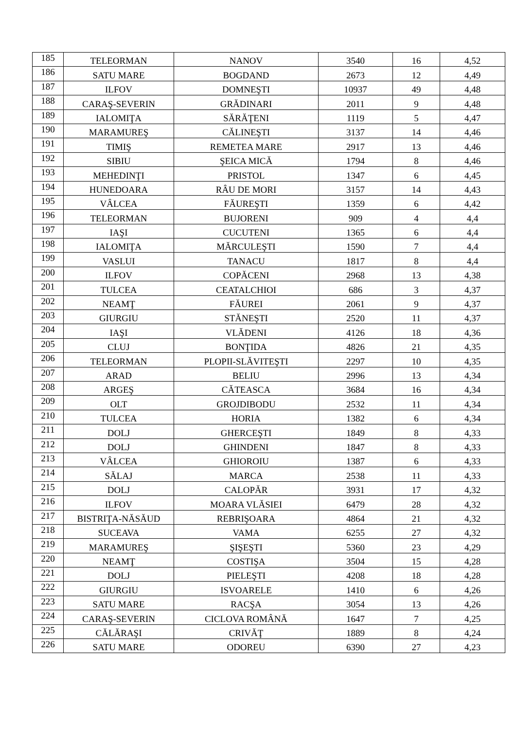| 185 | TELEORMAN | NANOV | 3540 | 16 | 4,52 |
| 186 | SATU MARE | BOGDAND | 2673 | 12 | 4,49 |
| 187 | ILFOV | DOMNEŞTI | 10937 | 49 | 4,48 |
| 188 | CARAŞ-SEVERIN | GRĂDINARI | 2011 | 9 | 4,48 |
| 189 | IALOMIŢA | SĂRĂŢENI | 1119 | 5 | 4,47 |
| 190 | MARAMUREŞ | CĂLINEŞTI | 3137 | 14 | 4,46 |
| 191 | TIMIŞ | REMETEA MARE | 2917 | 13 | 4,46 |
| 192 | SIBIU | ŞEICA MICĂ | 1794 | 8 | 4,46 |
| 193 | MEHEDINŢI | PRISTOL | 1347 | 6 | 4,45 |
| 194 | HUNEDOARA | RÂU DE MORI | 3157 | 14 | 4,43 |
| 195 | VÂLCEA | FĂUREŞTI | 1359 | 6 | 4,42 |
| 196 | TELEORMAN | BUJORENI | 909 | 4 | 4,4 |
| 197 | IAŞI | CUCUTENI | 1365 | 6 | 4,4 |
| 198 | IALOMIŢA | MĂRCULEŞTI | 1590 | 7 | 4,4 |
| 199 | VASLUI | TANACU | 1817 | 8 | 4,4 |
| 200 | ILFOV | COPĂCENI | 2968 | 13 | 4,38 |
| 201 | TULCEA | CEATALCHIOI | 686 | 3 | 4,37 |
| 202 | NEAMŢ | FĂUREI | 2061 | 9 | 4,37 |
| 203 | GIURGIU | STĂNEŞTI | 2520 | 11 | 4,37 |
| 204 | IAŞI | VLĂDENI | 4126 | 18 | 4,36 |
| 205 | CLUJ | BONŢIDA | 4826 | 21 | 4,35 |
| 206 | TELEORMAN | PLOPII-SLĂVITEŞTI | 2297 | 10 | 4,35 |
| 207 | ARAD | BELIU | 2996 | 13 | 4,34 |
| 208 | ARGEŞ | CĂTEASCA | 3684 | 16 | 4,34 |
| 209 | OLT | GROJDIBODU | 2532 | 11 | 4,34 |
| 210 | TULCEA | HORIA | 1382 | 6 | 4,34 |
| 211 | DOLJ | GHERCEŞTI | 1849 | 8 | 4,33 |
| 212 | DOLJ | GHINDENI | 1847 | 8 | 4,33 |
| 213 | VÂLCEA | GHIOROIU | 1387 | 6 | 4,33 |
| 214 | SĂLAJ | MARCA | 2538 | 11 | 4,33 |
| 215 | DOLJ | CALOPĂR | 3931 | 17 | 4,32 |
| 216 | ILFOV | MOARA VLĂSIEI | 6479 | 28 | 4,32 |
| 217 | BISTRIŢA-NĂSĂUD | REBRIŞOARA | 4864 | 21 | 4,32 |
| 218 | SUCEAVA | VAMA | 6255 | 27 | 4,32 |
| 219 | MARAMUREŞ | ŞIŞEŞTI | 5360 | 23 | 4,29 |
| 220 | NEAMŢ | COSTIŞA | 3504 | 15 | 4,28 |
| 221 | DOLJ | PIELEŞTI | 4208 | 18 | 4,28 |
| 222 | GIURGIU | ISVOARELE | 1410 | 6 | 4,26 |
| 223 | SATU MARE | RACŞA | 3054 | 13 | 4,26 |
| 224 | CARAŞ-SEVERIN | CICLOVA ROMÂNĂ | 1647 | 7 | 4,25 |
| 225 | CĂLĂRAŞI | CRIVĂŢ | 1889 | 8 | 4,24 |
| 226 | SATU MARE | ODOREU | 6390 | 27 | 4,23 |